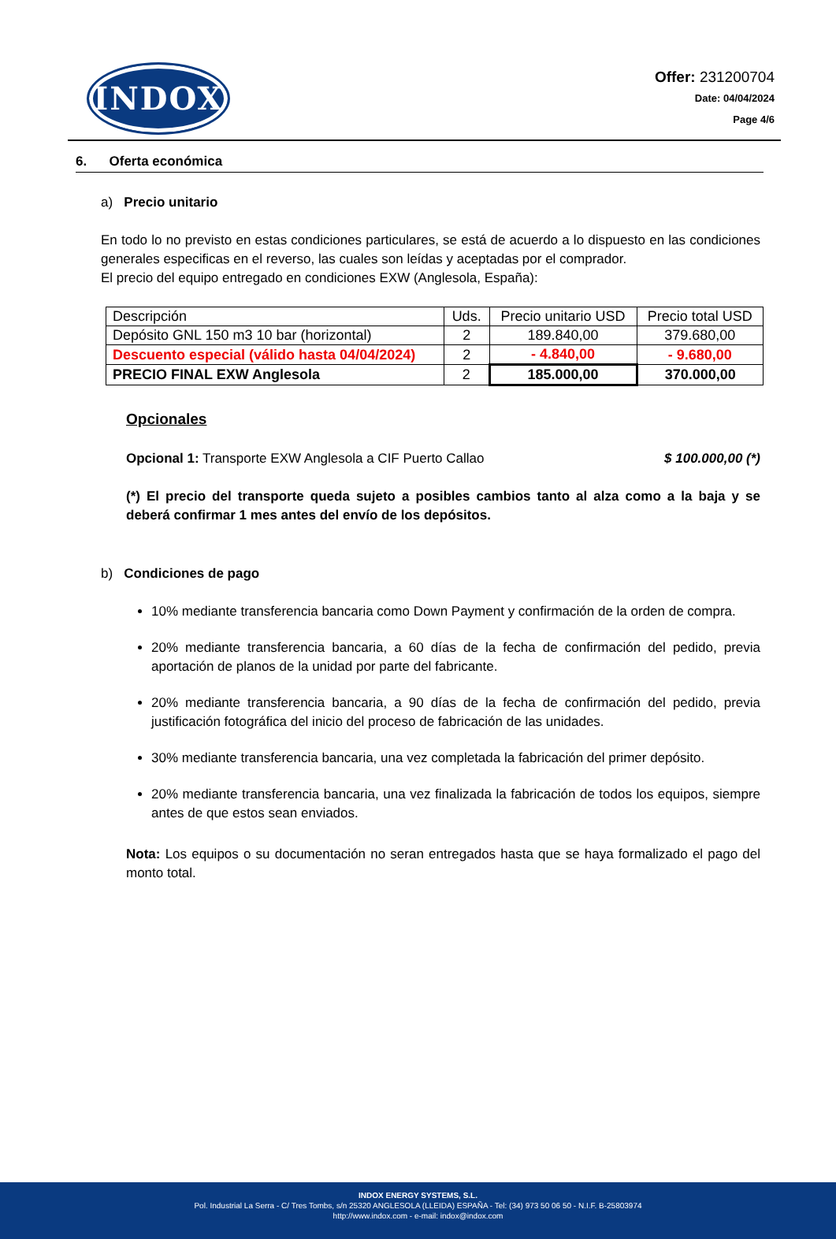INDOX
Offer: 231200704
Date: 04/04/2024
Page 4/6
6. Oferta económica
a) Precio unitario
En todo lo no previsto en estas condiciones particulares, se está de acuerdo a lo dispuesto en las condiciones generales especificas en el reverso, las cuales son leídas y aceptadas por el comprador.
El precio del equipo entregado en condiciones EXW (Anglesola, España):
| Descripción | Uds. | Precio unitario USD | Precio total USD |
| --- | --- | --- | --- |
| Depósito GNL 150 m3 10 bar (horizontal) | 2 | 189.840,00 | 379.680,00 |
| Descuento especial (válido hasta 04/04/2024) | 2 | - 4.840,00 | - 9.680,00 |
| PRECIO FINAL EXW Anglesola | 2 | 185.000,00 | 370.000,00 |
Opcionales
Opcional 1: Transporte EXW Anglesola a CIF Puerto Callao $ 100.000,00 (*)
(*) El precio del transporte queda sujeto a posibles cambios tanto al alza como a la baja y se deberá confirmar 1 mes antes del envío de los depósitos.
b) Condiciones de pago
10% mediante transferencia bancaria como Down Payment y confirmación de la orden de compra.
20% mediante transferencia bancaria, a 60 días de la fecha de confirmación del pedido, previa aportación de planos de la unidad por parte del fabricante.
20% mediante transferencia bancaria, a 90 días de la fecha de confirmación del pedido, previa justificación fotográfica del inicio del proceso de fabricación de las unidades.
30% mediante transferencia bancaria, una vez completada la fabricación del primer depósito.
20% mediante transferencia bancaria, una vez finalizada la fabricación de todos los equipos, siempre antes de que estos sean enviados.
Nota: Los equipos o su documentación no seran entregados hasta que se haya formalizado el pago del monto total.
INDOX ENERGY SYSTEMS, S.L.
Pol. Industrial La Serra - C/ Tres Tombs, s/n 25320 ANGLESOLA (LLEIDA) ESPAÑA - Tel: (34) 973 50 06 50 - N.I.F. B-25803974
http://www.indox.com - e-mail: indox@indox.com